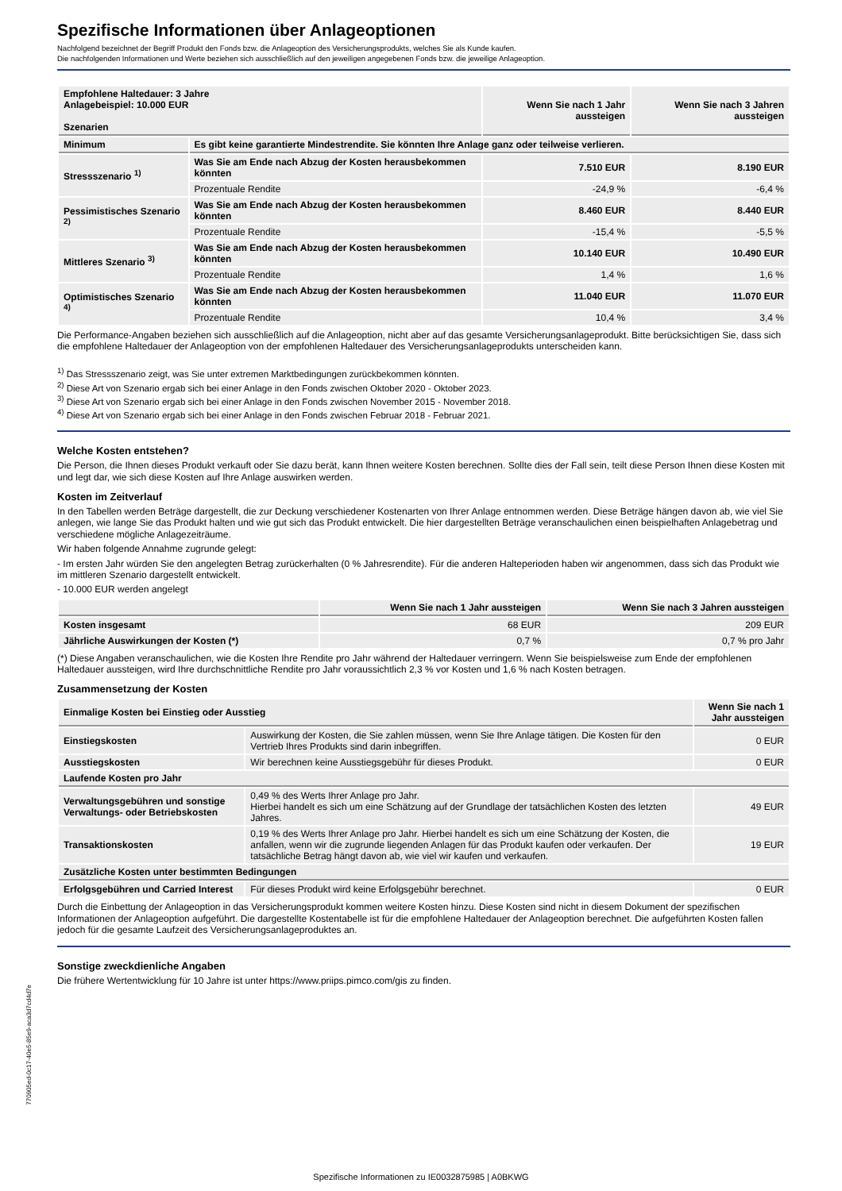Spezifische Informationen über Anlageoptionen
Nachfolgend bezeichnet der Begriff Produkt den Fonds bzw. die Anlageoption des Versicherungsprodukts, welches Sie als Kunde kaufen.
Die nachfolgenden Informationen und Werte beziehen sich ausschließlich auf den jeweiligen angegebenen Fonds bzw. die jeweilige Anlageoption.
| Empfohlene Haltedauer: 3 Jahre Anlagebeispiel: 10.000 EUR Szenarien | | Wenn Sie nach 1 Jahr aussteigen | Wenn Sie nach 3 Jahren aussteigen |
| --- | --- | --- | --- |
| Minimum | Es gibt keine garantierte Mindestrendite. Sie könnten Ihre Anlage ganz oder teilweise verlieren. | | |
| Stressszenario <sup>1)</sup> | Was Sie am Ende nach Abzug der Kosten herausbekommen könnten | 7.510 EUR | 8.190 EUR |
| | Prozentuale Rendite | -24,9 % | -6,4 % |
| Pessimistisches Szenario <sup>2)</sup> | Was Sie am Ende nach Abzug der Kosten herausbekommen könnten | 8.460 EUR | 8.440 EUR |
| | Prozentuale Rendite | -15,4 % | -5,5 % |
| Mittleres Szenario <sup>3)</sup> | Was Sie am Ende nach Abzug der Kosten herausbekommen könnten | 10.140 EUR | 10.490 EUR |
| | Prozentuale Rendite | 1,4 % | 1,6 % |
| Optimistisches Szenario <sup>4)</sup> | Was Sie am Ende nach Abzug der Kosten herausbekommen könnten | 11.040 EUR | 11.070 EUR |
| | Prozentuale Rendite | 10,4 % | 3,4 % |
Die Performance-Angaben beziehen sich ausschließlich auf die Anlageoption, nicht aber auf das gesamte Versicherungsanlageprodukt. Bitte berücksichtigen Sie, dass sich die empfohlene Haltedauer der Anlageoption von der empfohlenen Haltedauer des Versicherungsanlageprodukts unterscheiden kann.
<sup>1)</sup> Das Stressszenario zeigt, was Sie unter extremen Marktbedingungen zurückbekommen könnten.
<sup>2)</sup> Diese Art von Szenario ergab sich bei einer Anlage in den Fonds zwischen Oktober 2020 - Oktober 2023.
<sup>3)</sup> Diese Art von Szenario ergab sich bei einer Anlage in den Fonds zwischen November 2015 - November 2018.
<sup>4)</sup> Diese Art von Szenario ergab sich bei einer Anlage in den Fonds zwischen Februar 2018 - Februar 2021.
Welche Kosten entstehen?
Die Person, die Ihnen dieses Produkt verkauft oder Sie dazu berät, kann Ihnen weitere Kosten berechnen. Sollte dies der Fall sein, teilt diese Person Ihnen diese Kosten mit und legt dar, wie sich diese Kosten auf Ihre Anlage auswirken werden.
Kosten im Zeitverlauf
In den Tabellen werden Beträge dargestellt, die zur Deckung verschiedener Kostenarten von Ihrer Anlage entnommen werden. Diese Beträge hängen davon ab, wie viel Sie anlegen, wie lange Sie das Produkt halten und wie gut sich das Produkt entwickelt. Die hier dargestellten Beträge veranschaulichen einen beispielhaften Anlagebetrag und verschiedene mögliche Anlagezeiträume.
Wir haben folgende Annahme zugrunde gelegt:
- Im ersten Jahr würden Sie den angelegten Betrag zurückerhalten (0 % Jahresrendite). Für die anderen Halteperioden haben wir angenommen, dass sich das Produkt wie im mittleren Szenario dargestellt entwickelt.
- 10.000 EUR werden angelegt
| | Wenn Sie nach 1 Jahr aussteigen | Wenn Sie nach 3 Jahren aussteigen |
| --- | --- | --- |
| Kosten insgesamt | 68 EUR | 209 EUR |
| Jährliche Auswirkungen der Kosten (*) | 0,7 % | 0,7 % pro Jahr |
(*) Diese Angaben veranschaulichen, wie die Kosten Ihre Rendite pro Jahr während der Haltedauer verringern. Wenn Sie beispielsweise zum Ende der empfohlenen Haltedauer aussteigen, wird Ihre durchschnittliche Rendite pro Jahr voraussichtlich 2,3 % vor Kosten und 1,6 % nach Kosten betragen.
Zusammensetzung der Kosten
| Einmalige Kosten bei Einstieg oder Ausstieg | | Wenn Sie nach 1 Jahr aussteigen |
| --- | --- | --- |
| Einstiegskosten | Auswirkung der Kosten, die Sie zahlen müssen, wenn Sie Ihre Anlage tätigen. Die Kosten für den Vertrieb Ihres Produkts sind darin inbegriffen. | 0 EUR |
| Ausstiegskosten | Wir berechnen keine Ausstiegsgebühr für dieses Produkt. | 0 EUR |
| Laufende Kosten pro Jahr | | |
| Verwaltungsgebühren und sonstige Verwaltungs- oder Betriebskosten | 0,49 % des Werts Ihrer Anlage pro Jahr. Hierbei handelt es sich um eine Schätzung auf der Grundlage der tatsächlichen Kosten des letzten Jahres. | 49 EUR |
| Transaktionskosten | 0,19 % des Werts Ihrer Anlage pro Jahr. Hierbei handelt es sich um eine Schätzung der Kosten, die anfallen, wenn wir die zugrunde liegenden Anlagen für das Produkt kaufen oder verkaufen. Der tatsächliche Betrag hängt davon ab, wie viel wir kaufen und verkaufen. | 19 EUR |
| Zusätzliche Kosten unter bestimmten Bedingungen | | |
| Erfolgsgebühren und Carried Interest | Für dieses Produkt wird keine Erfolgsgebühr berechnet. | 0 EUR |
Durch die Einbettung der Anlageoption in das Versicherungsprodukt kommen weitere Kosten hinzu. Diese Kosten sind nicht in diesem Dokument der spezifischen Informationen der Anlageoption aufgeführt. Die dargestellte Kostentabelle ist für die empfohlene Haltedauer der Anlageoption berechnet. Die aufgeführten Kosten fallen jedoch für die gesamte Laufzeit des Versicherungsanlageproduktes an.
Sonstige zweckdienliche Angaben
Die frühere Wertentwicklung für 10 Jahre ist unter https://www.priips.pimco.com/gis zu finden.
770905ed-0c17-40e5-85e9-aca3d7cd4d7e
Spezifische Informationen zu IE0032875985 | A0BKWG